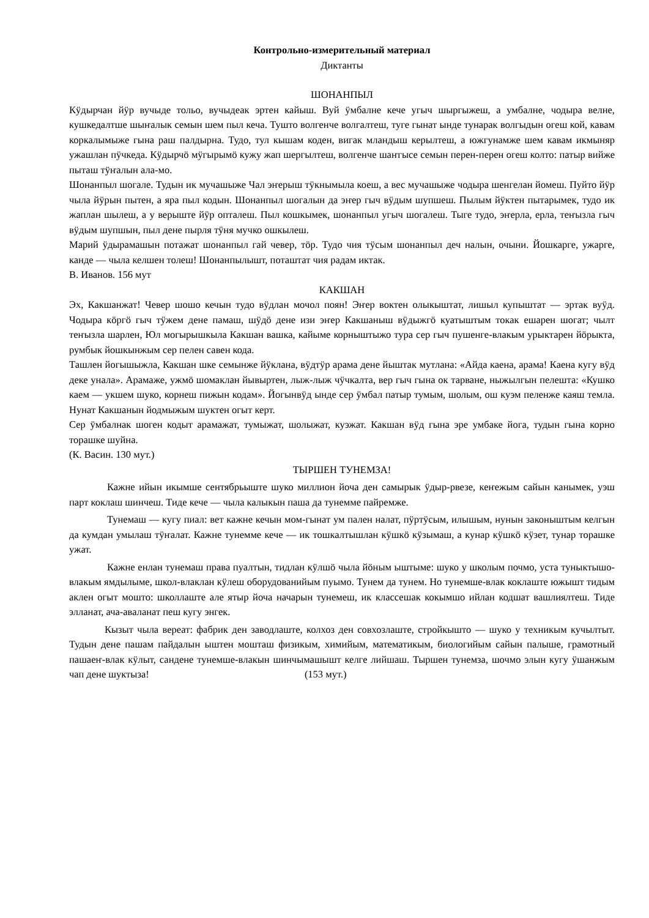Контрольно-измерительный материал
Диктанты
ШОНАНПЫЛ
Кӱдырчан йӱр вучыде тольо, вучыдеак эртен кайыш. Вуй ӱмбалне кече угыч шыргыжеш, а умбалне, чодыра велне, кушкедалтше шыҥалык семын шем пыл кеча. Тушто волгенче волгалтеш, туге гынат ынде тунарак волгыдын огеш кой, кавам коркалымыже гына раш палдырна. Тудо, тул кышам коден, вигак мландыш керылтеш, а южгунамже шем кавам икмыняр ужашлан пӱчкеда. Кӱдырчӧ мӱгырымӧ кужу жап шергылтеш, волгенче шаҥгысе семын перен-перен огеш колто: патыр вийже пыташ тӱҥалын ала-мо.
Шонанпыл шогале. Тудын ик мучашыже Чал эҥерыш тӱкнымыла коеш, а вес мучашыже чодыра шенгелан йомеш. Пуйто йӱр чыла йӱрын пытен, а яра пыл кодын. Шонанпыл шогалын да эҥер гыч вӱдым шупшеш. Пылым йӱктен пытарымек, тудо ик жаплан шылеш, а у верыште йӱр опталеш. Пыл кошкымек, шонанпыл угыч шогалеш. Тыге тудо, эҥерла, ерла, теҥызла гыч вӱдым шупшын, пыл дене пырля тӱня мучко ошкылеш.
Марий ӱдырамашын потажат шонанпыл гай чевер, тӧр. Тудо чия тӱсым шонанпыл деч налын, очыни. Йошкарге, ужарге, канде — чыла келшен толеш! Шонанпылышт, поташтат чия радам иктак.
В. Иванов. 156 мут
КАКШАН
Эх, Какшанжат! Чевер шошо кечын тудо вӱдлан мочол поян! Эҥер воктен олыкыштат, лишыл купыштат — эртак вуӱд. Чодыра кӧргӧ гыч тӱжем дене памаш, шӱдӧ дене изи эҥер Какшаныш вӱдыжгӧ куатыштым токак ешарен шогат; чылт теҥызла шарлен, Юл могырышкыла Какшан вашка, кайыме корныштыжо тура сер гыч пушенге-влакым урыктарен йӧрыкта, румбык йошкынжым сер пелен савен кода.
Ташлен йогышыжла, Какшан шке семынже йӱклана, вӱдтӱр арама дене йыштак мутлана: «Айда каена, арама! Каена кугу вӱд деке унала». Арамаже, ужмӧ шомаклан йывыртен, лыж-лыж чӱчкалта, вер гыч гына ок тарване, ныжылгын пелешта: «Кушко каем — укшем шуко, корнеш пижын кодам». Йогынвӱд ынде сер ӱмбал патыр тумым, шолым, ош куэм пеленже каяш темла. Нунат Какшанын йодмыжым шуктен огыт керт.
Сер ӱмбалнак шоген кодыт арамажат, тумыжат, шолыжат, куэжат. Какшан вӱд гына эре умбаке йога, тудын гына корно торашке шуйна.
(К. Васин. 130 мут.)
ТЫРШЕН ТУНЕМЗА!
Кажне ийын икымше сентябрьыште шуко миллион йоча ден самырык ӱдыр-рвезе, кеҥежым сайын канымек, уэш парт коклаш шинчеш. Тиде кече — чыла калыкын паша да тунемме пайремже.
Тунемаш — кугу пиал: вет кажне кечын мом-гынат ум пален налат, пӱртӱсым, илышым, нунын законыштым келгын да кумдан умылаш тӱҥалат. Кажне тунемме кече — ик тошкалтышлан кӱшкӧ кӱзымаш, а кунар кӱшкӧ кӱзет, тунар торашке ужат.
Кажне енлан тунемаш права пуалтын, тидлан кӱлшӧ чыла йӧным ыштыме: шуко у школым почмо, уста туныктышо-влакым ямдылыме, школ-влаклан кӱлеш оборудованийым пуымо. Тунем да тунем. Но тунемше-влак коклаште южышт тидым аклен огыт мошто: школлаште але ятыр йоча начарын тунемеш, ик классешак кокымшо ийлан кодшат вашлиялтеш. Тиде элланат, ача-аваланат пеш кугу энгек.
Кызыт чыла вереат: фабрик ден заводлаште, колхоз ден совхозлаште, стройкышто — шуко у техникым кучылтыт. Тудын дене пашам пайдалын ыштен мошташ физикым, химийым, математикым, биологийым сайын палыше, грамотный пашаеҥ-влак кӱлыт, сандене тунемше-влакын шинчымашышт келге лийшаш. Тыршен тунемза, шочмо элын кугу ӱшанжым чап дене шуктыза! (153 мут.)